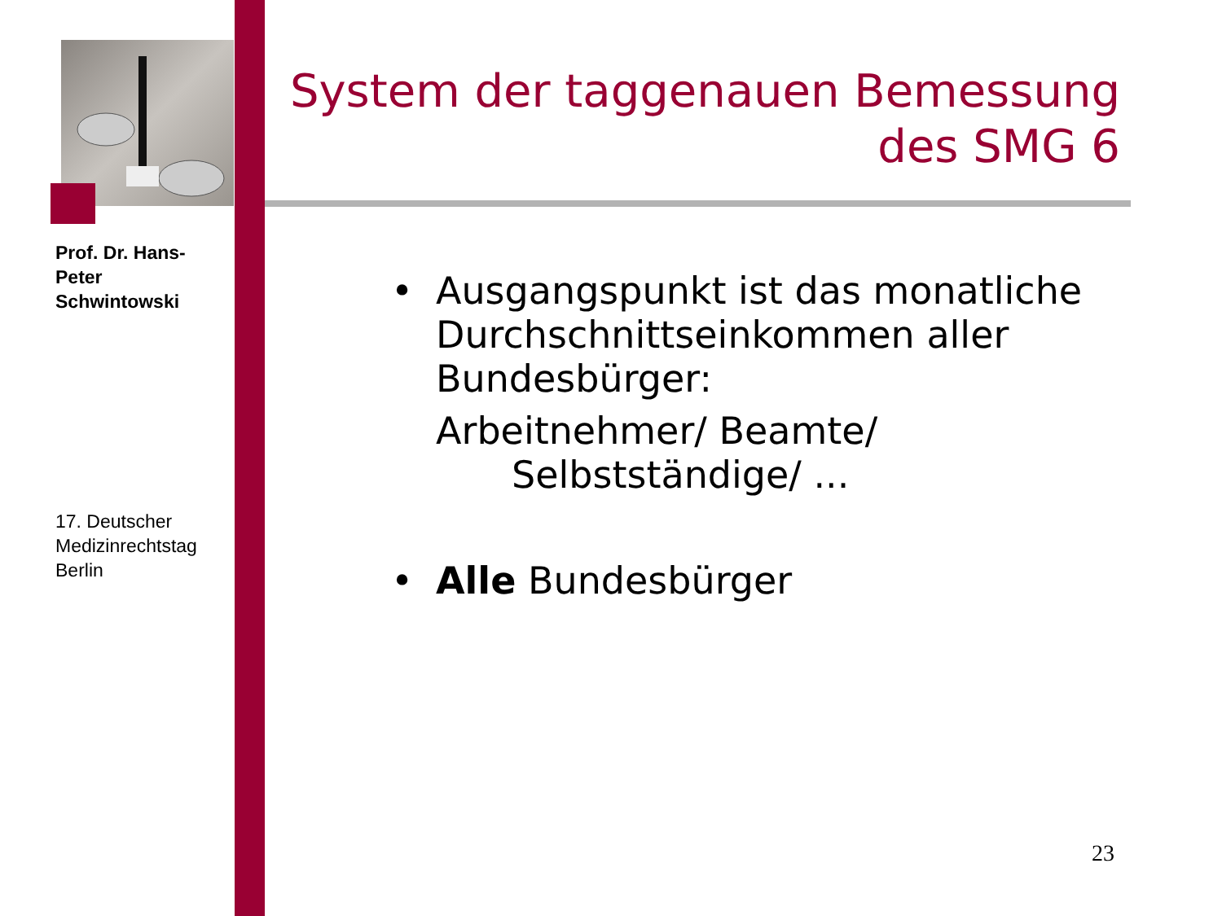Prof. Dr. Hans-Peter Schwintowski
17. Deutscher Medizinrechtstag Berlin
System der taggenauen Bemessung des SMG 6
• Ausgangspunkt ist das monatliche Durchschnittseinkommen aller Bundesbürger:
Arbeitnehmer/ Beamte/
Selbstständige/ ...
• Alle Bundesbürger
23